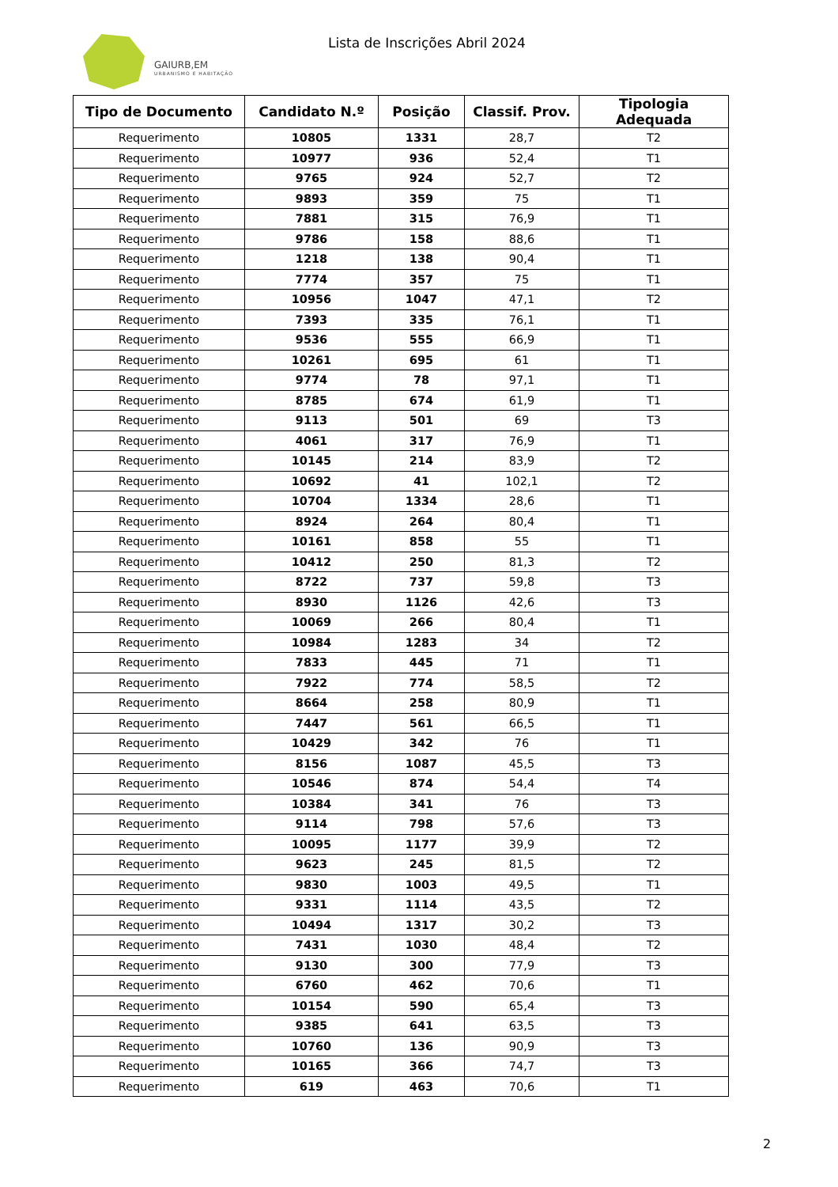GAIURB,EM
URBANISMO E HABITAÇÃO
Lista de Inscrições Abril 2024
| Tipo de Documento | Candidato N.º | Posição | Classif. Prov. | Tipologia Adequada |
| --- | --- | --- | --- | --- |
| Requerimento | 10805 | 1331 | 28,7 | T2 |
| Requerimento | 10977 | 936 | 52,4 | T1 |
| Requerimento | 9765 | 924 | 52,7 | T2 |
| Requerimento | 9893 | 359 | 75 | T1 |
| Requerimento | 7881 | 315 | 76,9 | T1 |
| Requerimento | 9786 | 158 | 88,6 | T1 |
| Requerimento | 1218 | 138 | 90,4 | T1 |
| Requerimento | 7774 | 357 | 75 | T1 |
| Requerimento | 10956 | 1047 | 47,1 | T2 |
| Requerimento | 7393 | 335 | 76,1 | T1 |
| Requerimento | 9536 | 555 | 66,9 | T1 |
| Requerimento | 10261 | 695 | 61 | T1 |
| Requerimento | 9774 | 78 | 97,1 | T1 |
| Requerimento | 8785 | 674 | 61,9 | T1 |
| Requerimento | 9113 | 501 | 69 | T3 |
| Requerimento | 4061 | 317 | 76,9 | T1 |
| Requerimento | 10145 | 214 | 83,9 | T2 |
| Requerimento | 10692 | 41 | 102,1 | T2 |
| Requerimento | 10704 | 1334 | 28,6 | T1 |
| Requerimento | 8924 | 264 | 80,4 | T1 |
| Requerimento | 10161 | 858 | 55 | T1 |
| Requerimento | 10412 | 250 | 81,3 | T2 |
| Requerimento | 8722 | 737 | 59,8 | T3 |
| Requerimento | 8930 | 1126 | 42,6 | T3 |
| Requerimento | 10069 | 266 | 80,4 | T1 |
| Requerimento | 10984 | 1283 | 34 | T2 |
| Requerimento | 7833 | 445 | 71 | T1 |
| Requerimento | 7922 | 774 | 58,5 | T2 |
| Requerimento | 8664 | 258 | 80,9 | T1 |
| Requerimento | 7447 | 561 | 66,5 | T1 |
| Requerimento | 10429 | 342 | 76 | T1 |
| Requerimento | 8156 | 1087 | 45,5 | T3 |
| Requerimento | 10546 | 874 | 54,4 | T4 |
| Requerimento | 10384 | 341 | 76 | T3 |
| Requerimento | 9114 | 798 | 57,6 | T3 |
| Requerimento | 10095 | 1177 | 39,9 | T2 |
| Requerimento | 9623 | 245 | 81,5 | T2 |
| Requerimento | 9830 | 1003 | 49,5 | T1 |
| Requerimento | 9331 | 1114 | 43,5 | T2 |
| Requerimento | 10494 | 1317 | 30,2 | T3 |
| Requerimento | 7431 | 1030 | 48,4 | T2 |
| Requerimento | 9130 | 300 | 77,9 | T3 |
| Requerimento | 6760 | 462 | 70,6 | T1 |
| Requerimento | 10154 | 590 | 65,4 | T3 |
| Requerimento | 9385 | 641 | 63,5 | T3 |
| Requerimento | 10760 | 136 | 90,9 | T3 |
| Requerimento | 10165 | 366 | 74,7 | T3 |
| Requerimento | 619 | 463 | 70,6 | T1 |
2